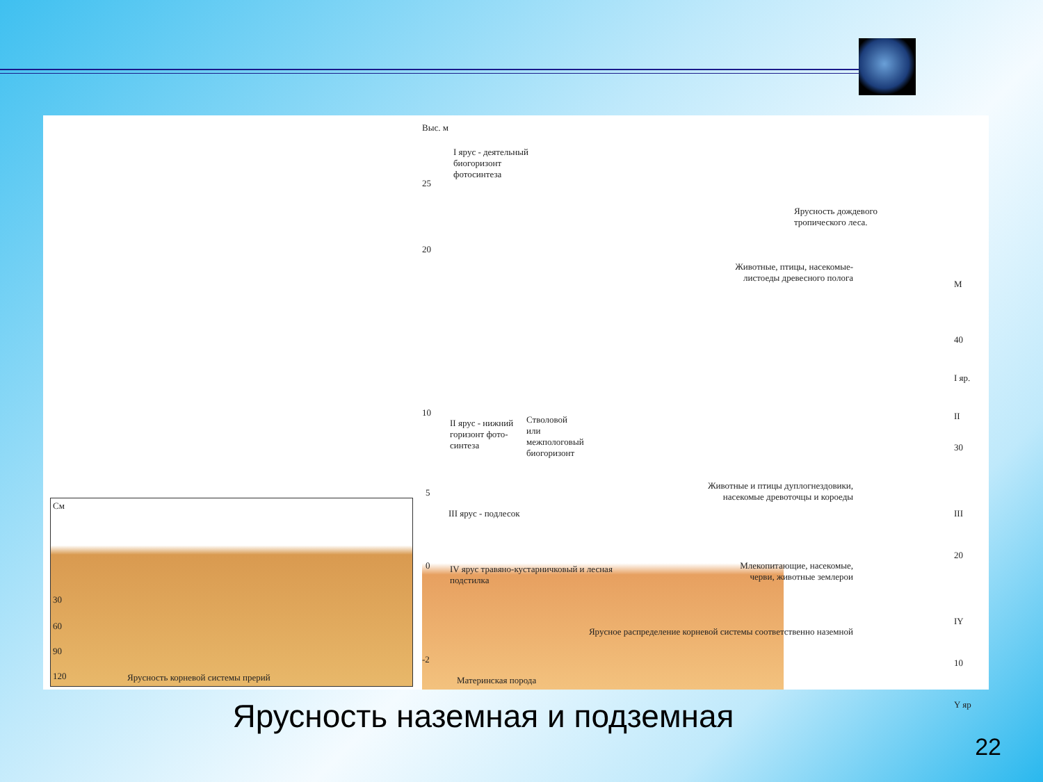См
30
60
90
120 Ярусность корневой системы прерий
Выс. м
I ярус - деятельный биогоризонт фотосинтеза
25
20
10
5
0
-2
II ярус - нижний горизонт фото-синтеза
III ярус - подлесок
Стволовой или межпологовый биогоризонт
IV ярус травяно-кустарничковый и лесная подстилка
Животные, птицы, насекомые-листоеды древесного полога
Животные и птицы дуплогнездовики, насекомые древоточцы и короеды
Млекопитающие, насекомые, черви, животные землерои
Ярусное распределение корневой системы соответственно наземной
Материнская порода
Ярусность дождевого тропического леса.
М
40
I яр.
II
30
III
20
IY
10
Y яр
Ярусность наземная и подземная
22